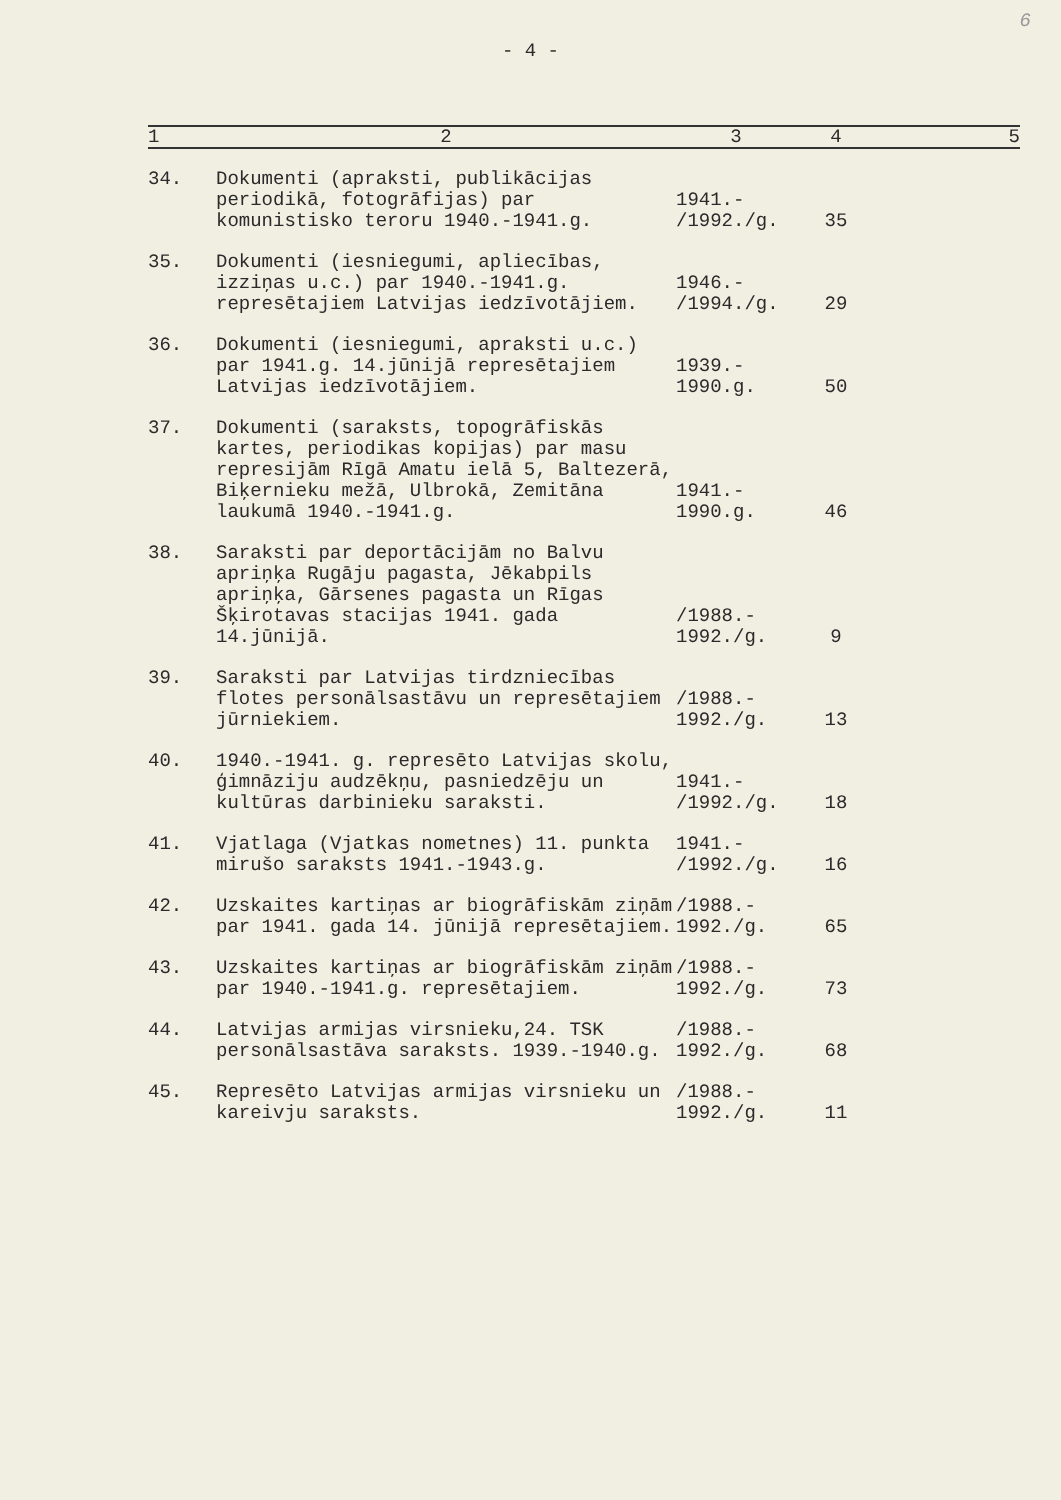6
- 4 -
| 1 | 2 | 3 | 4 | 5 |
| --- | --- | --- | --- | --- |
| 34. | Dokumenti (apraksti, publikācijas periodikā, fotogrāfijas) par komunistisko teroru 1940.-1941.g. | 1941.- /1992./g. | 35 | |
| 35. | Dokumenti (iesniegumi, apliecības, izziņas u.c.) par 1940.-1941.g. represētajiem Latvijas iedzīvotājiem. | 1946.- /1994./g. | 29 | |
| 36. | Dokumenti (iesniegumi, apraksti u.c.) par 1941.g. 14.jūnijā represētajiem Latvijas iedzīvotājiem. | 1939.- 1990.g. | 50 | |
| 37. | Dokumenti (saraksts, topogrāfiskās kartes, periodikas kopijas) par masu represijām Rīgā Amatu ielā 5, Baltezerā, Biķernieku mežā, Ulbrokā, Zemitāna laukumā 1940.-1941.g. | 1941.- 1990.g. | 46 | |
| 38. | Saraksti par deportācijām no Balvu apriņķa Rugāju pagasta, Jēkabpils apriņķa, Gārsenes pagasta un Rīgas Šķirotavas stacijas 1941. gada 14.jūnijā. | /1988.- 1992./g. | 9 | |
| 39. | Saraksti par Latvijas tirdzniecības flotes personālsastāvu un represētajiem jūrniekiem. | /1988.- 1992./g. | 13 | |
| 40. | 1940.-1941. g. represēto Latvijas skolu, ģimnāziju audzēkņu, pasniedzēju un kultūras darbinieku saraksti. | 1941.- /1992./g. | 18 | |
| 41. | Vjatlaga (Vjatkas nometnes) 11. punkta mirušo saraksts 1941.-1943.g. | 1941.- /1992./g. | 16 | |
| 42. | Uzskaites kartiņas ar biogrāfiskām ziņām par 1941. gada 14. jūnijā represētajiem. | /1988.- 1992./g. | 65 | |
| 43. | Uzskaites kartiņas ar biogrāfiskām ziņām par 1940.-1941.g. represētajiem. | /1988.- 1992./g. | 73 | |
| 44. | Latvijas armijas virsnieku,24. TSK personālsastāva saraksts. 1939.-1940.g. | /1988.- 1992./g. | 68 | |
| 45. | Represēto Latvijas armijas virsnieku un kareivju saraksts. | /1988.- 1992./g. | 11 | |